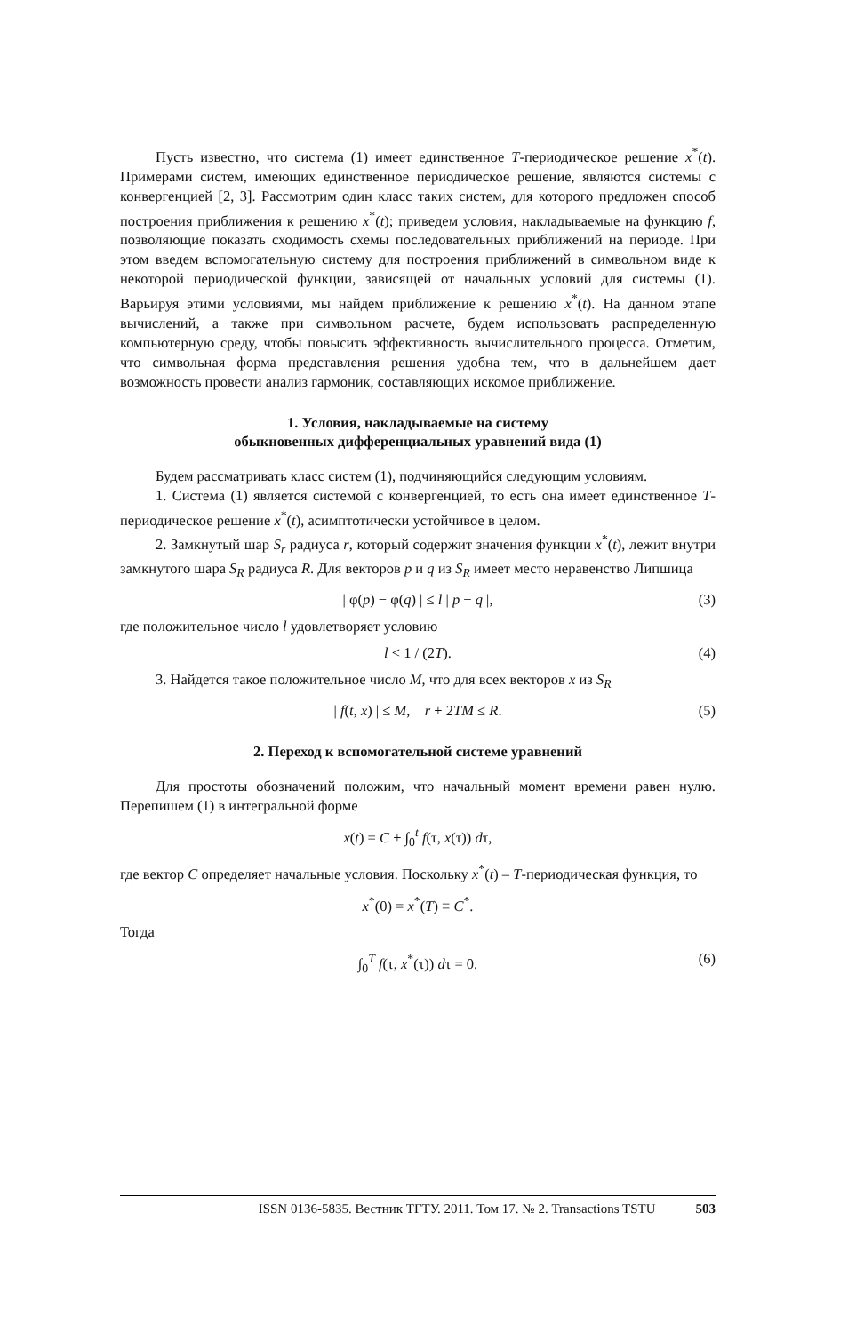Пусть известно, что система (1) имеет единственное T-периодическое решение x<sup>*</sup>(t). Примерами систем, имеющих единственное периодическое решение, являются системы с конвергенцией [2, 3]. Рассмотрим один класс таких систем, для которого предложен способ построения приближения к решению x<sup>*</sup>(t); приведем условия, накладываемые на функцию f, позволяющие показать сходимость схемы последовательных приближений на периоде. При этом введем вспомогательную систему для построения приближений в символьном виде к некоторой периодической функции, зависящей от начальных условий для системы (1). Варьируя этими условиями, мы найдем приближение к решению x<sup>*</sup>(t). На данном этапе вычислений, а также при символьном расчете, будем использовать распределенную компьютерную среду, чтобы повысить эффективность вычислительного процесса. Отметим, что символьная форма представления решения удобна тем, что в дальнейшем дает возможность провести анализ гармоник, составляющих искомое приближение.
1. Условия, накладываемые на систему
обыкновенных дифференциальных уравнений вида (1)
Будем рассматривать класс систем (1), подчиняющийся следующим условиям.
1. Система (1) является системой с конвергенцией, то есть она имеет единственное T-периодическое решение x<sup>*</sup>(t), асимптотически устойчивое в целом.
2. Замкнутый шар S<sub>r</sub> радиуса r, который содержит значения функции x<sup>*</sup>(t), лежит внутри замкнутого шара S<sub>R</sub> радиуса R. Для векторов p и q из S<sub>R</sub> имеет место неравенство Липшица
| φ(p) − φ(q) | ≤ l | p − q |, (3)
где положительное число l удовлетворяет условию
l < 1 / (2T). (4)
3. Найдется такое положительное число M, что для всех векторов x из S<sub>R</sub>
| f(t, x) | ≤ M, r + 2TM ≤ R. (5)
2. Переход к вспомогательной системе уравнений
Для простоты обозначений положим, что начальный момент времени равен нулю. Перепишем (1) в интегральной форме
x(t) = C + ∫<sub>0</sub><sup>t</sup> f(τ, x(τ)) dτ,
где вектор C определяет начальные условия. Поскольку x<sup>*</sup>(t) – T-периодическая функция, то
x<sup>*</sup>(0) = x<sup>*</sup>(T) ≡ C<sup>*</sup>.
Тогда
∫<sub>0</sub><sup>T</sup> f(τ, x<sup>*</sup>(τ)) dτ = 0. (6)
ISSN 0136-5835. Вестник ТГТУ. 2011. Том 17. № 2. Transactions TSTU 503